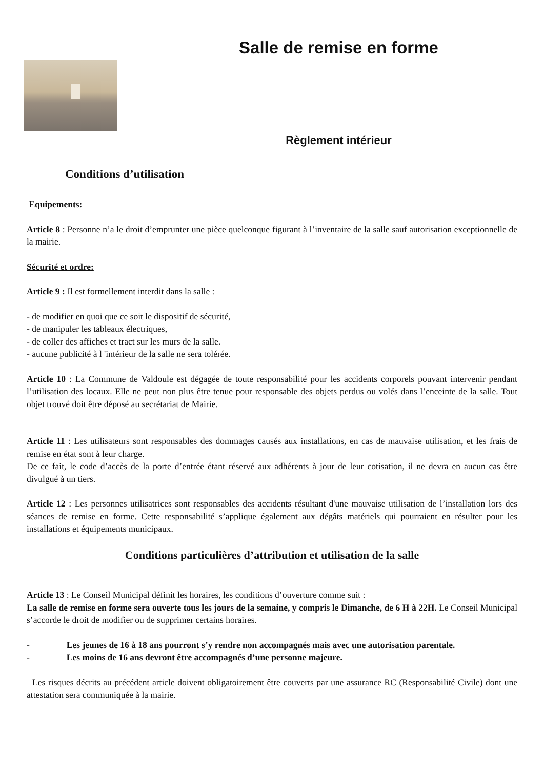Salle de remise en forme
Règlement intérieur
Conditions d’utilisation
Equipements:
Article 8 : Personne n’a le droit d’emprunter une pièce quelconque figurant à l’inventaire de la salle sauf autorisation exceptionnelle de la mairie.
Sécurité et ordre:
Article 9 : Il est formellement interdit dans la salle :
- de modifier en quoi que ce soit le dispositif de sécurité,
- de manipuler les tableaux électriques,
- de coller des affiches et tract sur les murs de la salle.
- aucune publicité à l 'intérieur de la salle ne sera tolérée.
Article 10 : La Commune de Valdoule est dégagée de toute responsabilité pour les accidents corporels pouvant intervenir pendant l’utilisation des locaux. Elle ne peut non plus être tenue pour responsable des objets perdus ou volés dans l’enceinte de la salle. Tout objet trouvé doit être déposé au secrétariat de Mairie.
Article 11 : Les utilisateurs sont responsables des dommages causés aux installations, en cas de mauvaise utilisation, et les frais de remise en état sont à leur charge.
De ce fait, le code d’accès de la porte d’entrée étant réservé aux adhérents à jour de leur cotisation, il ne devra en aucun cas être divulgué à un tiers.
Article 12 : Les personnes utilisatrices sont responsables des accidents résultant d'une mauvaise utilisation de l’installation lors des séances de remise en forme. Cette responsabilité s’applique également aux dégâts matériels qui pourraient en résulter pour les installations et équipements municipaux.
Conditions particulières d’attribution et utilisation de la salle
Article 13 : Le Conseil Municipal définit les horaires, les conditions d’ouverture comme suit :
La salle de remise en forme sera ouverte tous les jours de la semaine, y compris le Dimanche, de 6 H à 22H. Le Conseil Municipal s’accorde le droit de modifier ou de supprimer certains horaires.
- Les jeunes de 16 à 18 ans pourront s’y rendre non accompagnés mais avec une autorisation parentale.
- Les moins de 16 ans devront être accompagnés d’une personne majeure.
Les risques décrits au précédent article doivent obligatoirement être couverts par une assurance RC (Responsabilité Civile) dont une attestation sera communiquée à la mairie.